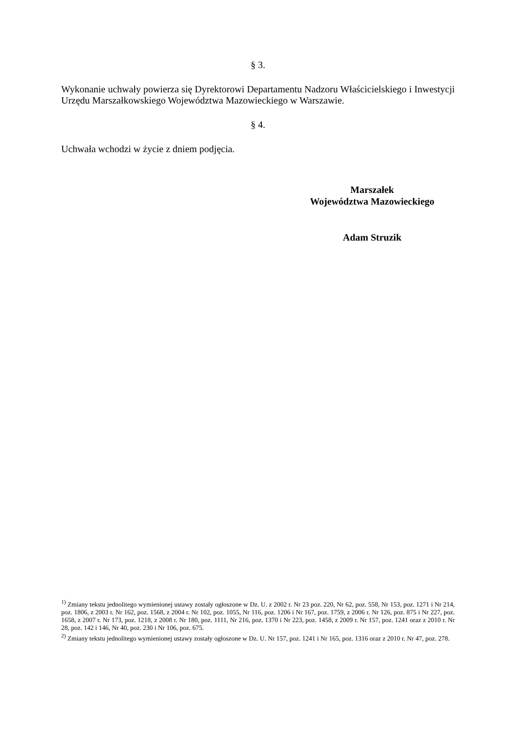§ 3.
Wykonanie uchwały powierza się Dyrektorowi Departamentu Nadzoru Właścicielskiego i Inwestycji Urzędu Marszałkowskiego Województwa Mazowieckiego w Warszawie.
§ 4.
Uchwała wchodzi w życie z dniem podjęcia.
Marszałek
Województwa Mazowieckiego
Adam Struzik
<sup>1)</sup> Zmiany tekstu jednolitego wymienionej ustawy zostały ogłoszone w Dz. U. z 2002 r. Nr 23 poz. 220, Nr 62, poz. 558, Nr 153, poz. 1271 i Nr 214, poz. 1806, z 2003 r. Nr 162, poz. 1568, z 2004 r. Nr 102, poz. 1055, Nr 116, poz. 1206 i Nr 167, poz. 1759, z 2006 r. Nr 126, poz. 875 i Nr 227, poz. 1658, z 2007 r. Nr 173, poz. 1218, z 2008 r. Nr 180, poz. 1111, Nr 216, poz. 1370 i Nr 223, poz. 1458, z 2009 r. Nr 157, poz. 1241 oraz z 2010 r. Nr 28, poz. 142 i 146, Nr 40, poz. 230 i Nr 106, poz. 675.
<sup>2)</sup> Zmiany tekstu jednolitego wymienionej ustawy zostały ogłoszone w Dz. U. Nr 157, poz. 1241 i Nr 165, poz. 1316 oraz z 2010 r. Nr 47, poz. 278.